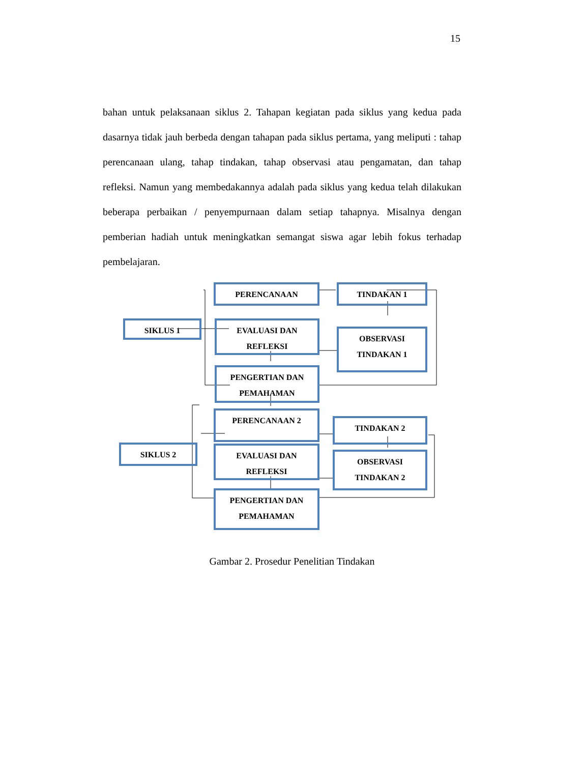15
bahan untuk pelaksanaan siklus 2. Tahapan kegiatan pada siklus yang kedua pada dasarnya tidak jauh berbeda dengan tahapan pada siklus pertama, yang meliputi : tahap perencanaan ulang, tahap tindakan, tahap observasi atau pengamatan, dan tahap refleksi. Namun yang membedakannya adalah pada siklus yang kedua telah dilakukan beberapa perbaikan / penyempurnaan dalam setiap tahapnya. Misalnya dengan pemberian hadiah untuk meningkatkan semangat siswa agar lebih fokus terhadap pembelajaran.
PERENCANAAN TINDAKAN 1
SIKLUS 1
EVALUASI DAN
REFLEKSI
OBSERVASI
TINDAKAN 1
PENGERTIAN DAN
PEMAHAMAN
PERENCANAAN 2
TINDAKAN 2
SIKLUS 2
EVALUASI DAN
REFLEKSI
OBSERVASI
TINDAKAN 2
PENGERTIAN DAN
PEMAHAMAN
Gambar 2. Prosedur Penelitian Tindakan